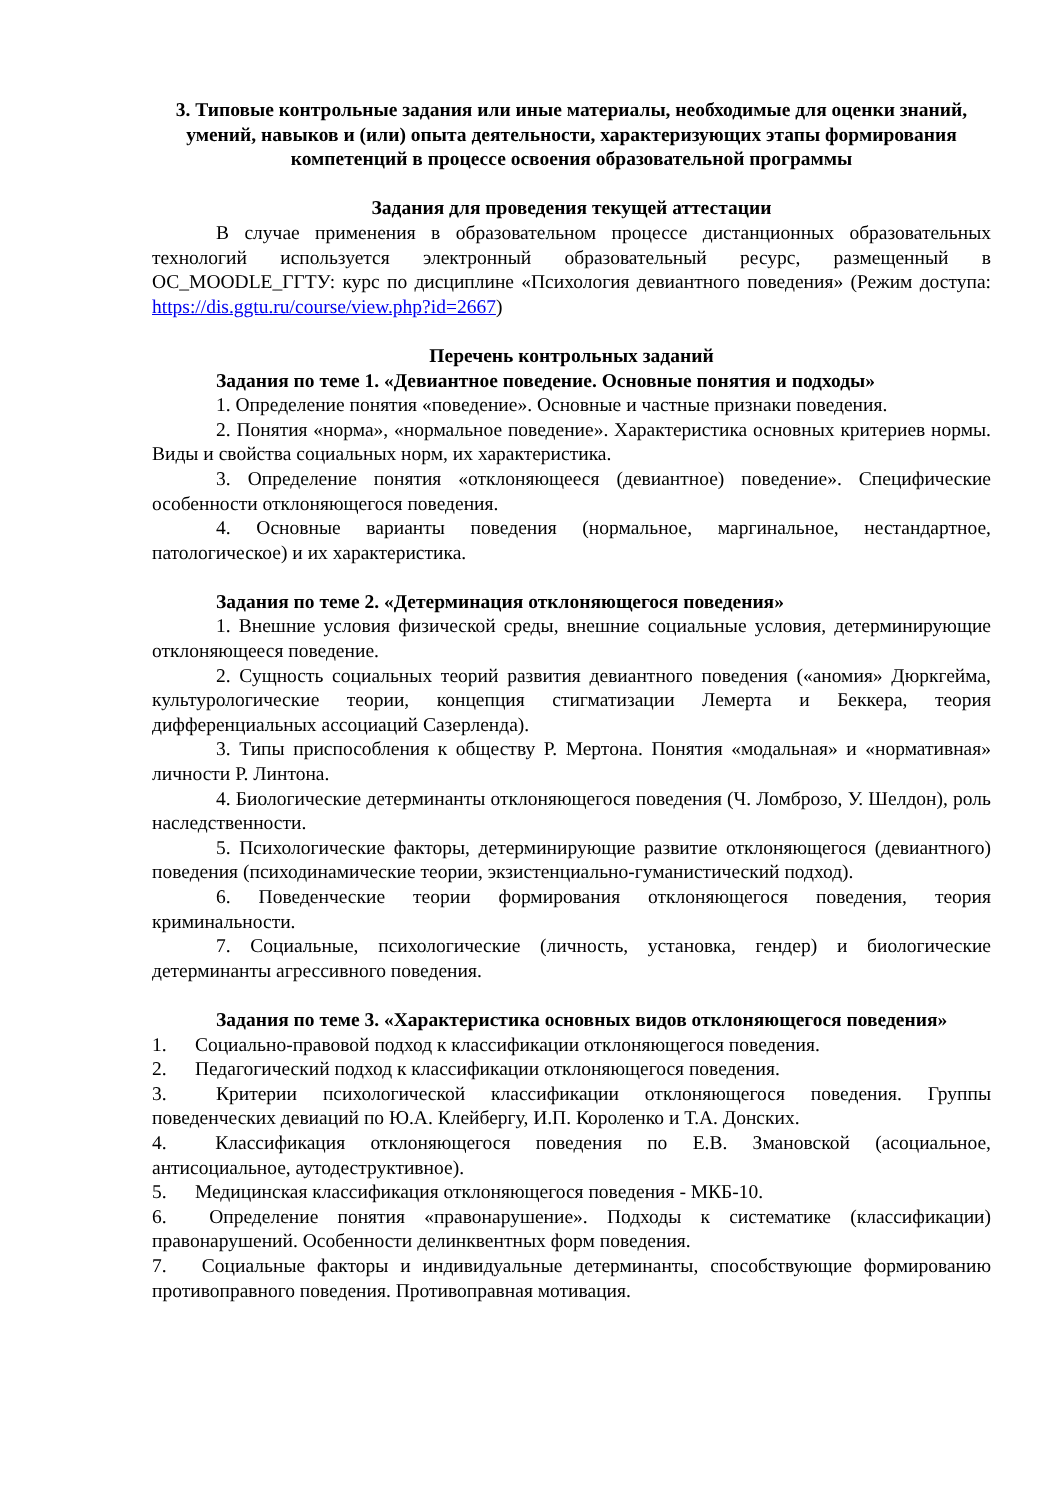3. Типовые контрольные задания или иные материалы, необходимые для оценки знаний, умений, навыков и (или) опыта деятельности, характеризующих этапы формирования компетенций в процессе освоения образовательной программы
Задания для проведения текущей аттестации
В случае применения в образовательном процессе дистанционных образовательных технологий используется электронный образовательный ресурс, размещенный в ОС_MOODLE_ГГТУ: курс по дисциплине «Психология девиантного поведения» (Режим доступа: https://dis.ggtu.ru/course/view.php?id=2667)
Перечень контрольных заданий
Задания по теме 1. «Девиантное поведение. Основные понятия и подходы»
1. Определение понятия «поведение». Основные и частные признаки поведения.
2. Понятия «норма», «нормальное поведение». Характеристика основных критериев нормы. Виды и свойства социальных норм, их характеристика.
3. Определение понятия «отклоняющееся (девиантное) поведение». Специфические особенности отклоняющегося поведения.
4. Основные варианты поведения (нормальное, маргинальное, нестандартное, патологическое) и их характеристика.
Задания по теме 2. «Детерминация отклоняющегося поведения»
1. Внешние условия физической среды, внешние социальные условия, детерминирующие отклоняющееся поведение.
2. Сущность социальных теорий развития девиантного поведения («аномия» Дюркгейма, культурологические теории, концепция стигматизации Лемерта и Беккера, теория дифференциальных ассоциаций Сазерленда).
3. Типы приспособления к обществу Р. Мертона. Понятия «модальная» и «нормативная» личности Р. Линтона.
4. Биологические детерминанты отклоняющегося поведения (Ч. Ломброзо, У. Шелдон), роль наследственности.
5. Психологические факторы, детерминирующие развитие отклоняющегося (девиантного) поведения (психодинамические теории, экзистенциально-гуманистический подход).
6. Поведенческие теории формирования отклоняющегося поведения, теория криминальности.
7. Социальные, психологические (личность, установка, гендер) и биологические детерминанты агрессивного поведения.
Задания по теме 3. «Характеристика основных видов отклоняющегося поведения»
1. Социально-правовой подход к классификации отклоняющегося поведения.
2. Педагогический подход к классификации отклоняющегося поведения.
3. Критерии психологической классификации отклоняющегося поведения. Группы поведенческих девиаций по Ю.А. Клейбергу, И.П. Короленко и Т.А. Донских.
4. Классификация отклоняющегося поведения по Е.В. Змановской (асоциальное, антисоциальное, аутодеструктивное).
5. Медицинская классификация отклоняющегося поведения - МКБ-10.
6. Определение понятия «правонарушение». Подходы к систематике (классификации) правонарушений. Особенности делинквентных форм поведения.
7. Социальные факторы и индивидуальные детерминанты, способствующие формированию противоправного поведения. Противоправная мотивация.